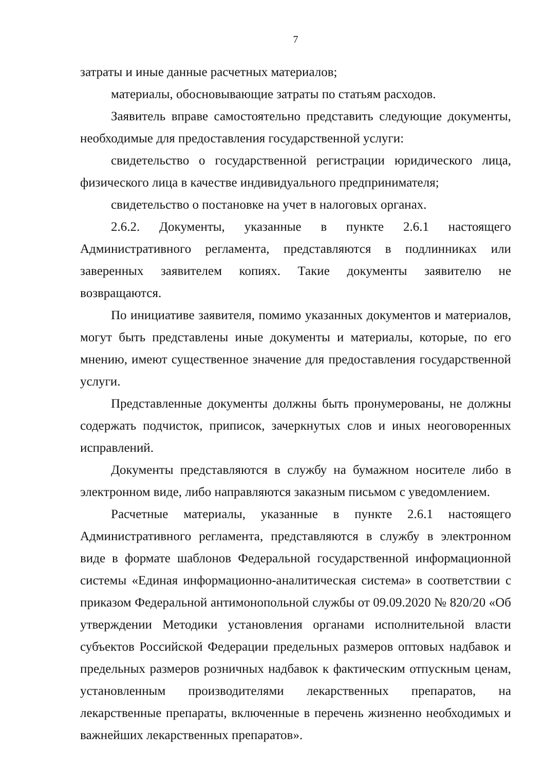7
затраты и иные данные расчетных материалов;
материалы, обосновывающие затраты по статьям расходов.
Заявитель вправе самостоятельно представить следующие документы, необходимые для предоставления государственной услуги:
свидетельство о государственной регистрации юридического лица, физического лица в качестве индивидуального предпринимателя;
свидетельство о постановке на учет в налоговых органах.
2.6.2. Документы, указанные в пункте 2.6.1 настоящего Административного регламента, представляются в подлинниках или заверенных заявителем копиях. Такие документы заявителю не возвращаются.
По инициативе заявителя, помимо указанных документов и материалов, могут быть представлены иные документы и материалы, которые, по его мнению, имеют существенное значение для предоставления государственной услуги.
Представленные документы должны быть пронумерованы, не должны содержать подчисток, приписок, зачеркнутых слов и иных неоговоренных исправлений.
Документы представляются в службу на бумажном носителе либо в электронном виде, либо направляются заказным письмом с уведомлением.
Расчетные материалы, указанные в пункте 2.6.1 настоящего Административного регламента, представляются в службу в электронном виде в формате шаблонов Федеральной государственной информационной системы «Единая информационно-аналитическая система» в соответствии с приказом Федеральной антимонопольной службы от 09.09.2020 № 820/20 «Об утверждении Методики установления органами исполнительной власти субъектов Российской Федерации предельных размеров оптовых надбавок и предельных размеров розничных надбавок к фактическим отпускным ценам, установленным производителями лекарственных препаратов, на лекарственные препараты, включенные в перечень жизненно необходимых и важнейших лекарственных препаратов».